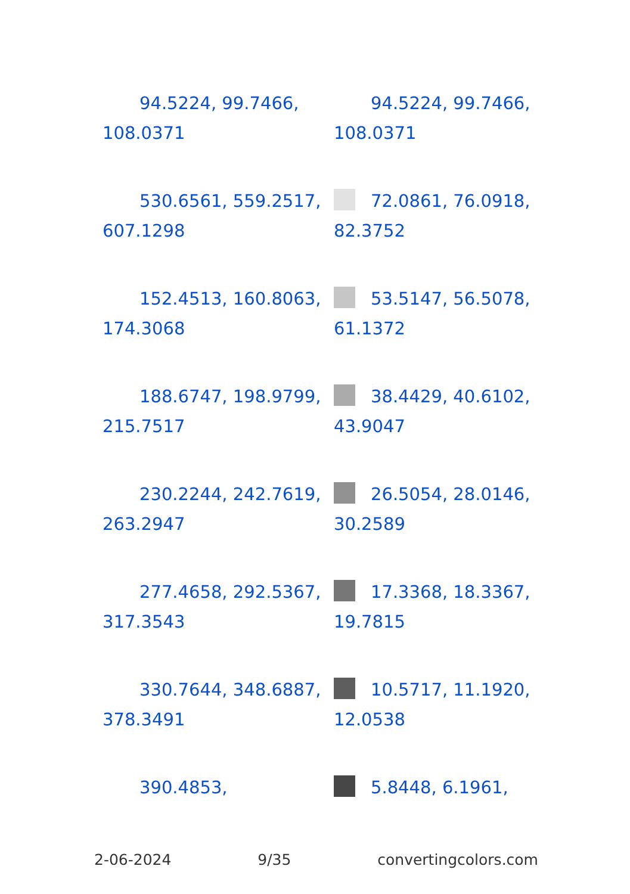94.5224, 99.7466, 108.0371
94.5224, 99.7466, 108.0371
530.6561, 559.2517, 607.1298
72.0861, 76.0918, 82.3752
152.4513, 160.8063, 174.3068
53.5147, 56.5078, 61.1372
188.6747, 198.9799, 215.7517
38.4429, 40.6102, 43.9047
230.2244, 242.7619, 263.2947
26.5054, 28.0146, 30.2589
277.4658, 292.5367, 317.3543
17.3368, 18.3367, 19.7815
330.7644, 348.6887, 378.3491
10.5717, 11.1920, 12.0538
390.4853,
5.8448, 6.1961,
2-06-2024 9/35 convertingcolors.com